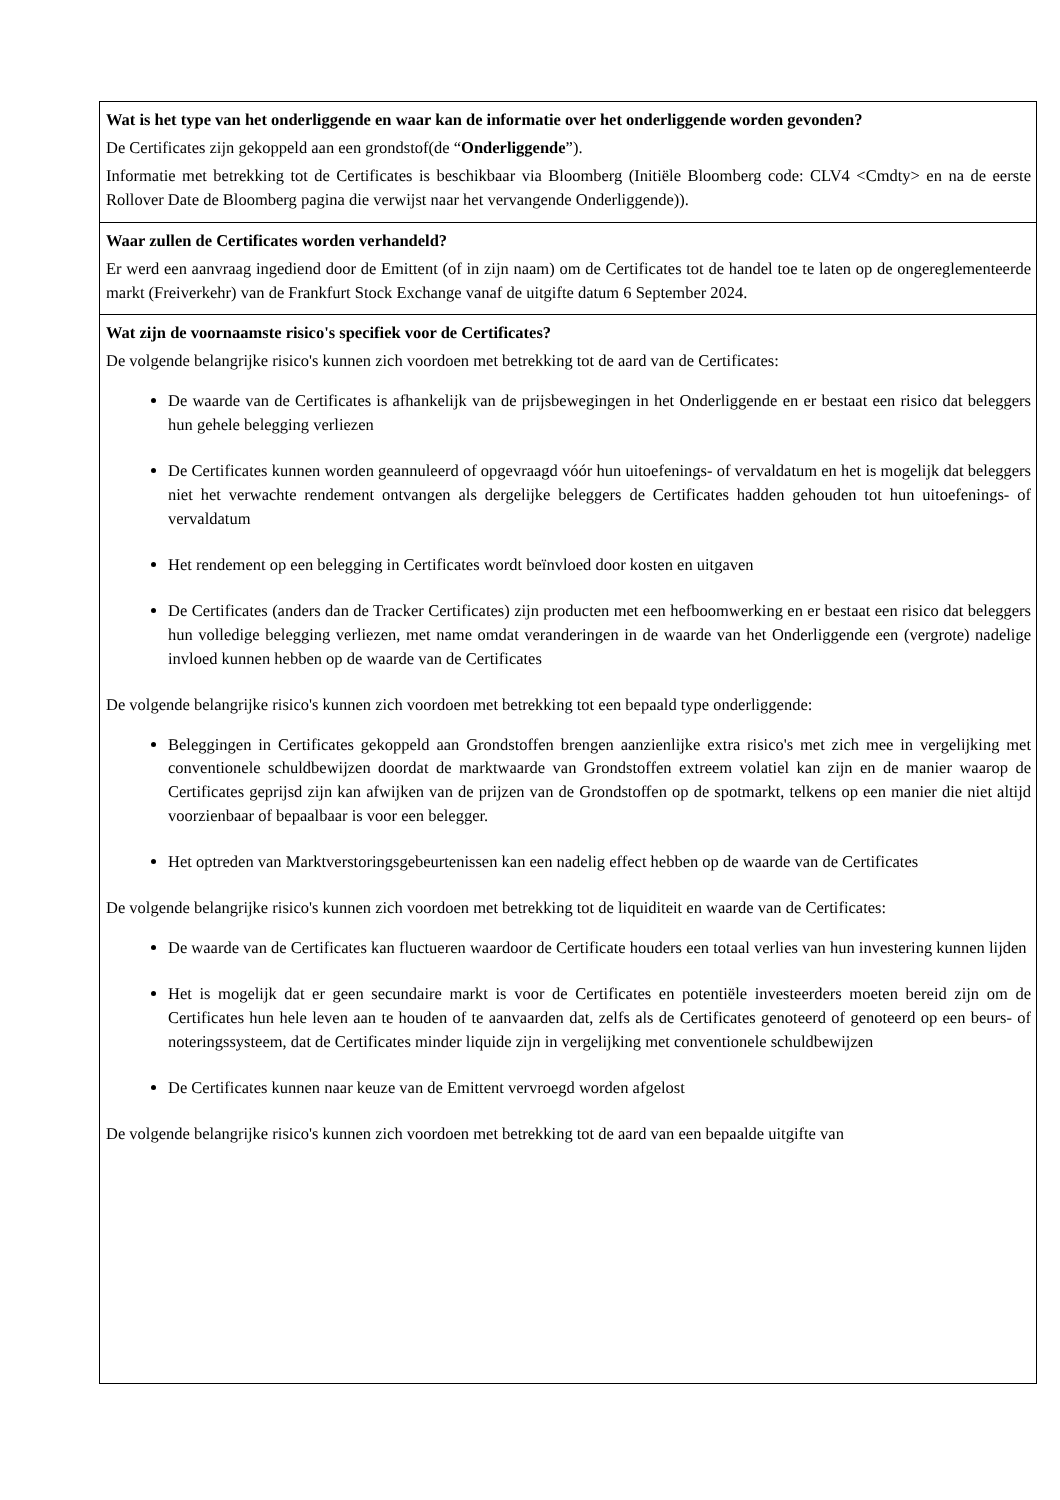| Wat is het type van het onderliggende en waar kan de informatie over het onderliggende worden gevonden? De Certificates zijn gekoppeld aan een grondstof(de “ Onderliggende ”). Informatie met betrekking tot de Certificates is beschikbaar via Bloomberg (Initiële Bloomberg code: CLV4 <Cmdty> en na de eerste Rollover Date de Bloomberg pagina die verwijst naar het vervangende Onderliggende)). |
| Waar zullen de Certificates worden verhandeld? Er werd een aanvraag ingediend door de Emittent (of in zijn naam) om de Certificates tot de handel toe te laten op de ongereglementeerde markt (Freiverkehr) van de Frankfurt Stock Exchange vanaf de uitgifte datum 6 September 2024. |
| Wat zijn de voornaamste risico's specifiek voor de Certificates? De volgende belangrijke risico's kunnen zich voordoen met betrekking tot de aard van de Certificates: De waarde van de Certificates is afhankelijk van de prijsbewegingen in het Onderliggende en er bestaat een risico dat beleggers hun gehele belegging verliezen De Certificates kunnen worden geannuleerd of opgevraagd vóór hun uitoefenings- of vervaldatum en het is mogelijk dat beleggers niet het verwachte rendement ontvangen als dergelijke beleggers de Certificates hadden gehouden tot hun uitoefenings- of vervaldatum Het rendement op een belegging in Certificates wordt beïnvloed door kosten en uitgaven De Certificates (anders dan de Tracker Certificates) zijn producten met een hefboomwerking en er bestaat een risico dat beleggers hun volledige belegging verliezen, met name omdat veranderingen in de waarde van het Onderliggende een (vergrote) nadelige invloed kunnen hebben op de waarde van de Certificates De volgende belangrijke risico's kunnen zich voordoen met betrekking tot een bepaald type onderliggende: Beleggingen in Certificates gekoppeld aan Grondstoffen brengen aanzienlijke extra risico's met zich mee in vergelijking met conventionele schuldbewijzen doordat de marktwaarde van Grondstoffen extreem volatiel kan zijn en de manier waarop de Certificates geprijsd zijn kan afwijken van de prijzen van de Grondstoffen op de spotmarkt, telkens op een manier die niet altijd voorzienbaar of bepaalbaar is voor een belegger. Het optreden van Marktverstoringsgebeurtenissen kan een nadelig effect hebben op de waarde van de Certificates De volgende belangrijke risico's kunnen zich voordoen met betrekking tot de liquiditeit en waarde van de Certificates: De waarde van de Certificates kan fluctueren waardoor de Certificate houders een totaal verlies van hun investering kunnen lijden Het is mogelijk dat er geen secundaire markt is voor de Certificates en potentiële investeerders moeten bereid zijn om de Certificates hun hele leven aan te houden of te aanvaarden dat, zelfs als de Certificates genoteerd of genoteerd op een beurs- of noteringssysteem, dat de Certificates minder liquide zijn in vergelijking met conventionele schuldbewijzen De Certificates kunnen naar keuze van de Emittent vervroegd worden afgelost De volgende belangrijke risico's kunnen zich voordoen met betrekking tot de aard van een bepaalde uitgifte van |